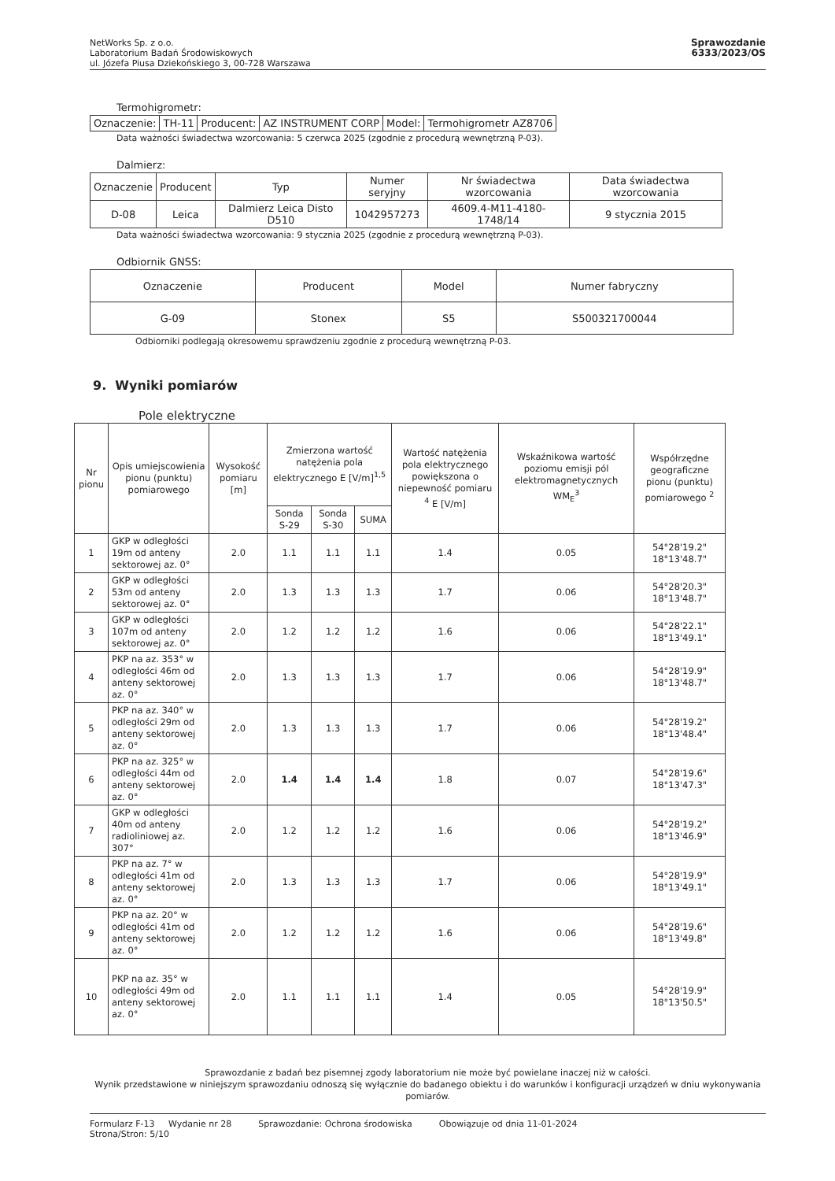NetWorks Sp. z o.o.
Laboratorium Badań Środowiskowych
ul. Józefa Piusa Dziekońskiego 3, 00-728 Warszawa
Sprawozdanie
6333/2023/OS
Termohigrometr:
| Oznaczenie: | TH-11 | Producent: | AZ INSTRUMENT CORP | Model: | Termohigrometr AZ8706 |
Data ważności świadectwa wzorcowania: 5 czerwca 2025 (zgodnie z procedurą wewnętrzną P-03).
Dalmierz:
| Oznaczenie | Producent | Typ | Numer seryjny | Nr świadectwa wzorcowania | Data świadectwa wzorcowania |
| --- | --- | --- | --- | --- | --- |
| D-08 | Leica | Dalmierz Leica Disto D510 | 1042957273 | 4609.4-M11-4180-1748/14 | 9 stycznia 2015 |
Data ważności świadectwa wzorcowania: 9 stycznia 2025 (zgodnie z procedurą wewnętrzną P-03).
Odbiornik GNSS:
| Oznaczenie | Producent | Model | Numer fabryczny |
| --- | --- | --- | --- |
| G-09 | Stonex | S5 | S500321700044 |
Odbiorniki podlegają okresowemu sprawdzeniu zgodnie z procedurą wewnętrzną P-03.
9. Wyniki pomiarów
Pole elektryczne
| Nr pionu | Opis umiejscowienia pionu (punktu) pomiarowego | Wysokość pomiaru [m] | Zmierzona wartość natężenia pola elektrycznego E [V/m]<sup>1,5</sup> | | | Wartość natężenia pola elektrycznego powiększona o niepewność pomiaru <sup>4</sup> E [V/m] | Wskaźnikowa wartość poziomu emisji pól elektromagnetycznych WM<sub>E</sub><sup>3</sup> | Współrzędne geograficzne pionu (punktu) pomiarowego <sup>2</sup> |
| --- | --- | --- | --- | --- | --- | --- | --- | --- |
| | | | Sonda S-29 | Sonda S-30 | SUMA | | | |
| 1 | GKP w odległości 19m od anteny sektorowej az. 0° | 2.0 | 1.1 | 1.1 | 1.1 | 1.4 | 0.05 | 54°28'19.2" 18°13'48.7" |
| 2 | GKP w odległości 53m od anteny sektorowej az. 0° | 2.0 | 1.3 | 1.3 | 1.3 | 1.7 | 0.06 | 54°28'20.3" 18°13'48.7" |
| 3 | GKP w odległości 107m od anteny sektorowej az. 0° | 2.0 | 1.2 | 1.2 | 1.2 | 1.6 | 0.06 | 54°28'22.1" 18°13'49.1" |
| 4 | PKP na az. 353° w odległości 46m od anteny sektorowej az. 0° | 2.0 | 1.3 | 1.3 | 1.3 | 1.7 | 0.06 | 54°28'19.9" 18°13'48.7" |
| 5 | PKP na az. 340° w odległości 29m od anteny sektorowej az. 0° | 2.0 | 1.3 | 1.3 | 1.3 | 1.7 | 0.06 | 54°28'19.2" 18°13'48.4" |
| 6 | PKP na az. 325° w odległości 44m od anteny sektorowej az. 0° | 2.0 | 1.4 | 1.4 | 1.4 | 1.8 | 0.07 | 54°28'19.6" 18°13'47.3" |
| 7 | GKP w odległości 40m od anteny radioliniowej az. 307° | 2.0 | 1.2 | 1.2 | 1.2 | 1.6 | 0.06 | 54°28'19.2" 18°13'46.9" |
| 8 | PKP na az. 7° w odległości 41m od anteny sektorowej az. 0° | 2.0 | 1.3 | 1.3 | 1.3 | 1.7 | 0.06 | 54°28'19.9" 18°13'49.1" |
| 9 | PKP na az. 20° w odległości 41m od anteny sektorowej az. 0° | 2.0 | 1.2 | 1.2 | 1.2 | 1.6 | 0.06 | 54°28'19.6" 18°13'49.8" |
| 10 | PKP na az. 35° w odległości 49m od anteny sektorowej az. 0° | 2.0 | 1.1 | 1.1 | 1.1 | 1.4 | 0.05 | 54°28'19.9" 18°13'50.5" |
Sprawozdanie z badań bez pisemnej zgody laboratorium nie może być powielane inaczej niż w całości.
Wynik przedstawione w niniejszym sprawozdaniu odnoszą się wyłącznie do badanego obiektu i do warunków i konfiguracji urządzeń w dniu wykonywania pomiarów.
Formularz F-13 Wydanie nr 28
Strona/Stron: 5/10
Sprawozdanie: Ochrona środowiska
Obowiązuje od dnia 11-01-2024